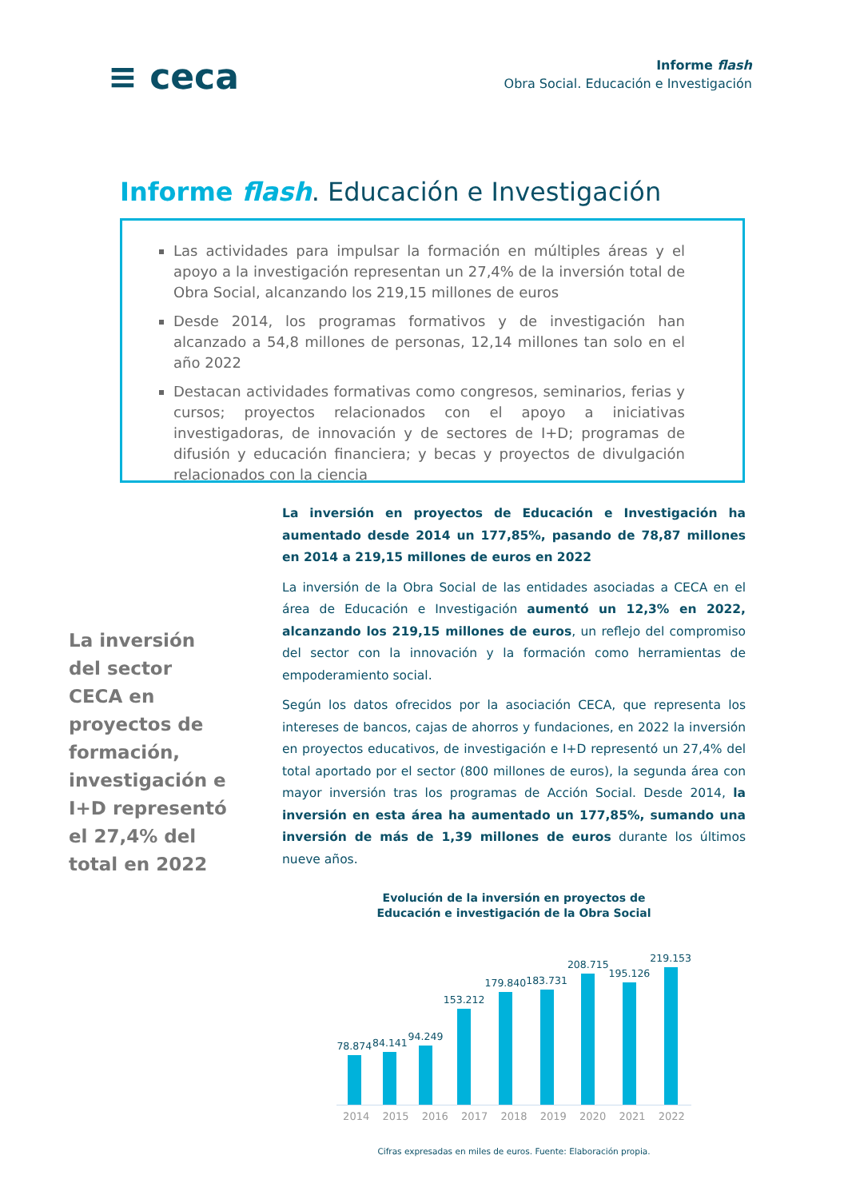≡ ceca
Informe flash
Obra Social. Educación e Investigación
Informe flash. Educación e Investigación
Las actividades para impulsar la formación en múltiples áreas y el apoyo a la investigación representan un 27,4% de la inversión total de Obra Social, alcanzando los 219,15 millones de euros
Desde 2014, los programas formativos y de investigación han alcanzado a 54,8 millones de personas, 12,14 millones tan solo en el año 2022
Destacan actividades formativas como congresos, seminarios, ferias y cursos; proyectos relacionados con el apoyo a iniciativas investigadoras, de innovación y de sectores de I+D; programas de difusión y educación financiera; y becas y proyectos de divulgación relacionados con la ciencia
La inversión del sector CECA en proyectos de formación, investigación e I+D representó el 27,4% del total en 2022
La inversión en proyectos de Educación e Investigación ha aumentado desde 2014 un 177,85%, pasando de 78,87 millones en 2014 a 219,15 millones de euros en 2022
La inversión de la Obra Social de las entidades asociadas a CECA en el área de Educación e Investigación aumentó un 12,3% en 2022, alcanzando los 219,15 millones de euros, un reflejo del compromiso del sector con la innovación y la formación como herramientas de empoderamiento social.
Según los datos ofrecidos por la asociación CECA, que representa los intereses de bancos, cajas de ahorros y fundaciones, en 2022 la inversión en proyectos educativos, de investigación e I+D representó un 27,4% del total aportado por el sector (800 millones de euros), la segunda área con mayor inversión tras los programas de Acción Social. Desde 2014, la inversión en esta área ha aumentado un 177,85%, sumando una inversión de más de 1,39 millones de euros durante los últimos nueve años.
Evolución de la inversión en proyectos de
Educación e investigación de la Obra Social
78.874
84.141
94.249
153.212
179.840
183.731
208.715
195.126
219.153
2014 2015 2016 2017 2018 2019 2020 2021 2022
Cifras expresadas en miles de euros. Fuente: Elaboración propia.